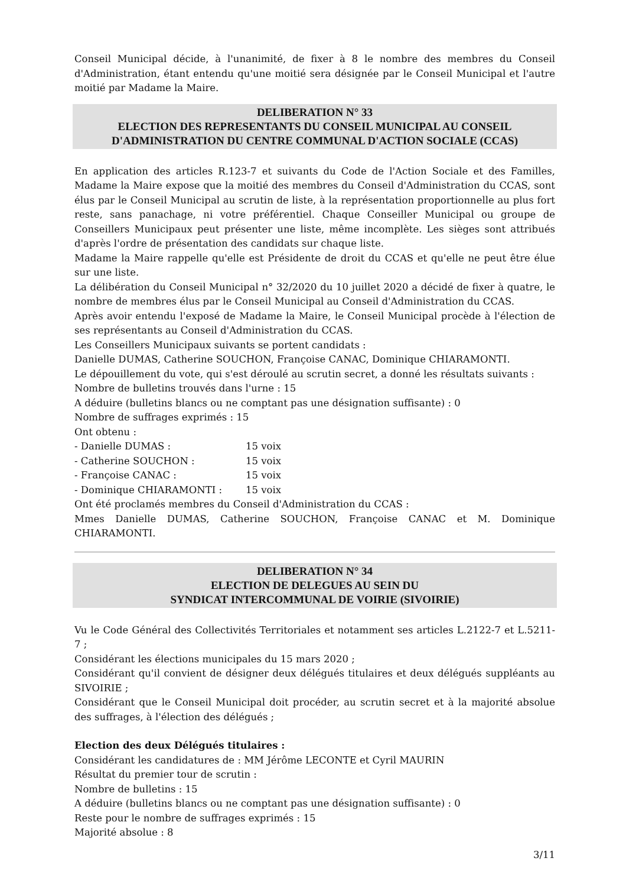Conseil Municipal décide, à l'unanimité, de fixer à 8 le nombre des membres du Conseil d'Administration, étant entendu qu'une moitié sera désignée par le Conseil Municipal et l'autre moitié par Madame la Maire.
DELIBERATION N° 33
ELECTION DES REPRESENTANTS DU CONSEIL MUNICIPAL AU CONSEIL D'ADMINISTRATION DU CENTRE COMMUNAL D'ACTION SOCIALE (CCAS)
En application des articles R.123-7 et suivants du Code de l'Action Sociale et des Familles, Madame la Maire expose que la moitié des membres du Conseil d'Administration du CCAS, sont élus par le Conseil Municipal au scrutin de liste, à la représentation proportionnelle au plus fort reste, sans panachage, ni votre préférentiel. Chaque Conseiller Municipal ou groupe de Conseillers Municipaux peut présenter une liste, même incomplète. Les sièges sont attribués d'après l'ordre de présentation des candidats sur chaque liste.
Madame la Maire rappelle qu'elle est Présidente de droit du CCAS et qu'elle ne peut être élue sur une liste.
La délibération du Conseil Municipal n° 32/2020 du 10 juillet 2020 a décidé de fixer à quatre, le nombre de membres élus par le Conseil Municipal au Conseil d'Administration du CCAS.
Après avoir entendu l'exposé de Madame la Maire, le Conseil Municipal procède à l'élection de ses représentants au Conseil d'Administration du CCAS.
Les Conseillers Municipaux suivants se portent candidats :
Danielle DUMAS, Catherine SOUCHON, Françoise CANAC, Dominique CHIARAMONTI.
Le dépouillement du vote, qui s'est déroulé au scrutin secret, a donné les résultats suivants :
Nombre de bulletins trouvés dans l'urne : 15
A déduire (bulletins blancs ou ne comptant pas une désignation suffisante) : 0
Nombre de suffrages exprimés : 15
Ont obtenu :
- Danielle DUMAS : 15 voix
- Catherine SOUCHON : 15 voix
- Françoise CANAC : 15 voix
- Dominique CHIARAMONTI : 15 voix
Ont été proclamés membres du Conseil d'Administration du CCAS :
Mmes Danielle DUMAS, Catherine SOUCHON, Françoise CANAC et M. Dominique CHIARAMONTI.
DELIBERATION N° 34
ELECTION DE DELEGUES AU SEIN DU
SYNDICAT INTERCOMMUNAL DE VOIRIE (SIVOIRIE)
Vu le Code Général des Collectivités Territoriales et notamment ses articles L.2122-7 et L.5211-7 ;
Considérant les élections municipales du 15 mars 2020 ;
Considérant qu'il convient de désigner deux délégués titulaires et deux délégués suppléants au SIVOIRIE ;
Considérant que le Conseil Municipal doit procéder, au scrutin secret et à la majorité absolue des suffrages, à l'élection des délégués ;
Election des deux Délégués titulaires :
Considérant les candidatures de : MM Jérôme LECONTE et Cyril MAURIN
Résultat du premier tour de scrutin :
Nombre de bulletins : 15
A déduire (bulletins blancs ou ne comptant pas une désignation suffisante) : 0
Reste pour le nombre de suffrages exprimés : 15
Majorité absolue : 8
3/11